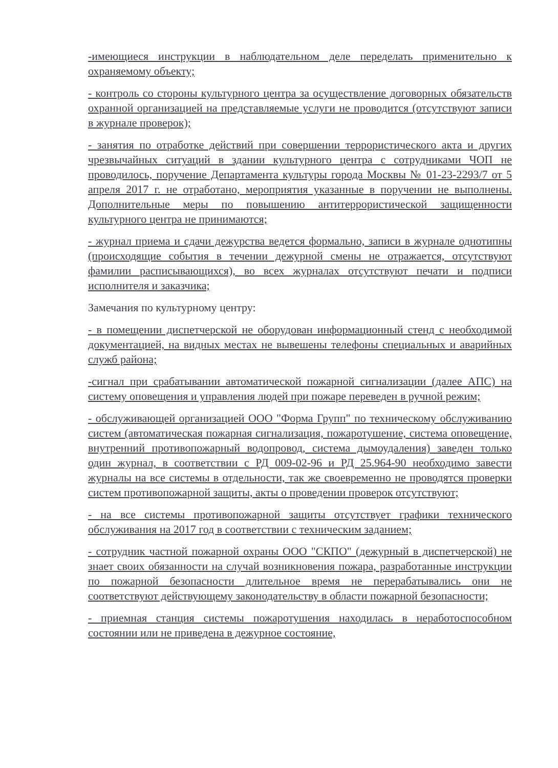-имеющиеся инструкции в наблюдательном деле переделать применительно к охраняемому объекту;
- контроль со стороны культурного центра за осуществление договорных обязательств охранной организацией на представляемые услуги не проводится (отсутствуют записи в журнале проверок);
- занятия по отработке действий при совершении террористического акта и других чрезвычайных ситуаций в здании культурного центра с сотрудниками ЧОП не проводилось, поручение Департамента культуры города Москвы № 01-23-2293/7 от 5 апреля 2017 г. не отработано, мероприятия указанные в поручении не выполнены. Дополнительные меры по повышению антитеррористической защищенности культурного центра не принимаются;
- журнал приема и сдачи дежурства ведется формально, записи в журнале однотипны (происходящие события в течении дежурной смены не отражается, отсутствуют фамилии расписывающихся), во всех журналах отсутствуют печати и подписи исполнителя и заказчика;
Замечания по культурному центру:
- в помещении диспетчерской не оборудован информационный стенд с необходимой документацией, на видных местах не вывешены телефоны специальных и аварийных служб района;
-сигнал при срабатывании автоматической пожарной сигнализации (далее АПС) на систему оповещения и управления людей при пожаре переведен в ручной режим;
- обслуживающей организацией ООО "Форма Групп" по техническому обслуживанию систем (автоматическая пожарная сигнализация, пожаротушение, система оповещение, внутренний противопожарный водопровод, система дымоудаления) заведен только один журнал, в соответствии с РД 009-02-96 и РД 25.964-90 необходимо завести журналы на все системы в отдельности, так же своевременно не проводятся проверки систем противопожарной защиты, акты о проведении проверок отсутствуют;
- на все системы противопожарной защиты отсутствует графики технического обслуживания на 2017 год в соответствии с техническим заданием;
- сотрудник частной пожарной охраны ООО "СКПО" (дежурный в диспетчерской) не знает своих обязанности на случай возникновения пожара, разработанные инструкции по пожарной безопасности длительное время не перерабатывались они не соответствуют действующему законодательству в области пожарной безопасности;
- приемная станция системы пожаротушения находилась в неработоспособном состоянии или не приведена в дежурное состояние,